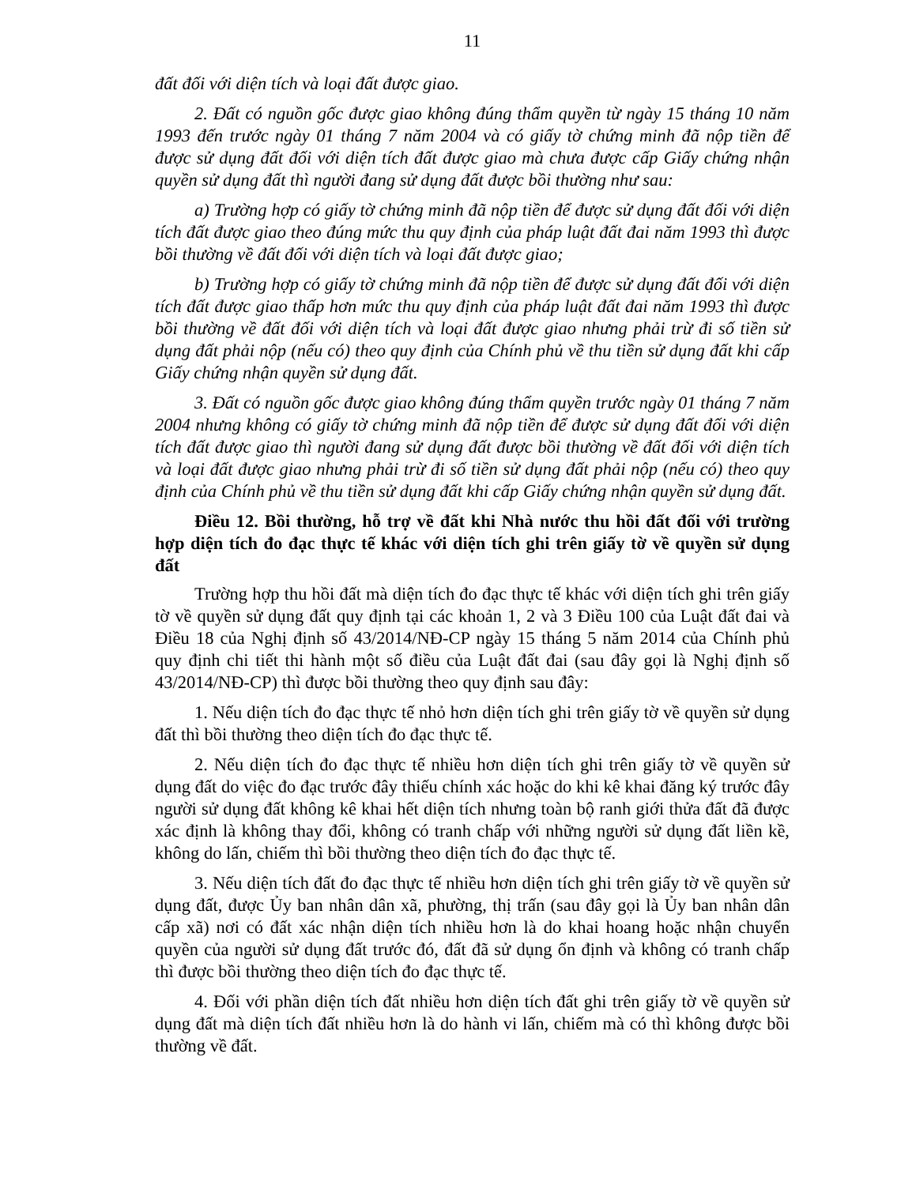11
đất đối với diện tích và loại đất được giao.
2. Đất có nguồn gốc được giao không đúng thẩm quyền từ ngày 15 tháng 10 năm 1993 đến trước ngày 01 tháng 7 năm 2004 và có giấy tờ chứng minh đã nộp tiền để được sử dụng đất đối với diện tích đất được giao mà chưa được cấp Giấy chứng nhận quyền sử dụng đất thì người đang sử dụng đất được bồi thường như sau:
a) Trường hợp có giấy tờ chứng minh đã nộp tiền để được sử dụng đất đối với diện tích đất được giao theo đúng mức thu quy định của pháp luật đất đai năm 1993 thì được bồi thường về đất đối với diện tích và loại đất được giao;
b) Trường hợp có giấy tờ chứng minh đã nộp tiền để được sử dụng đất đối với diện tích đất được giao thấp hơn mức thu quy định của pháp luật đất đai năm 1993 thì được bồi thường về đất đối với diện tích và loại đất được giao nhưng phải trừ đi số tiền sử dụng đất phải nộp (nếu có) theo quy định của Chính phủ về thu tiền sử dụng đất khi cấp Giấy chứng nhận quyền sử dụng đất.
3. Đất có nguồn gốc được giao không đúng thẩm quyền trước ngày 01 tháng 7 năm 2004 nhưng không có giấy tờ chứng minh đã nộp tiền để được sử dụng đất đối với diện tích đất được giao thì người đang sử dụng đất được bồi thường về đất đối với diện tích và loại đất được giao nhưng phải trừ đi số tiền sử dụng đất phải nộp (nếu có) theo quy định của Chính phủ về thu tiền sử dụng đất khi cấp Giấy chứng nhận quyền sử dụng đất.
Điều 12. Bồi thường, hỗ trợ về đất khi Nhà nước thu hồi đất đối với trường hợp diện tích đo đạc thực tế khác với diện tích ghi trên giấy tờ về quyền sử dụng đất
Trường hợp thu hồi đất mà diện tích đo đạc thực tế khác với diện tích ghi trên giấy tờ về quyền sử dụng đất quy định tại các khoản 1, 2 và 3 Điều 100 của Luật đất đai và Điều 18 của Nghị định số 43/2014/NĐ-CP ngày 15 tháng 5 năm 2014 của Chính phủ quy định chi tiết thi hành một số điều của Luật đất đai (sau đây gọi là Nghị định số 43/2014/NĐ-CP) thì được bồi thường theo quy định sau đây:
1. Nếu diện tích đo đạc thực tế nhỏ hơn diện tích ghi trên giấy tờ về quyền sử dụng đất thì bồi thường theo diện tích đo đạc thực tế.
2. Nếu diện tích đo đạc thực tế nhiều hơn diện tích ghi trên giấy tờ về quyền sử dụng đất do việc đo đạc trước đây thiếu chính xác hoặc do khi kê khai đăng ký trước đây người sử dụng đất không kê khai hết diện tích nhưng toàn bộ ranh giới thửa đất đã được xác định là không thay đổi, không có tranh chấp với những người sử dụng đất liền kề, không do lấn, chiếm thì bồi thường theo diện tích đo đạc thực tế.
3. Nếu diện tích đất đo đạc thực tế nhiều hơn diện tích ghi trên giấy tờ về quyền sử dụng đất, được Ủy ban nhân dân xã, phường, thị trấn (sau đây gọi là Ủy ban nhân dân cấp xã) nơi có đất xác nhận diện tích nhiều hơn là do khai hoang hoặc nhận chuyển quyền của người sử dụng đất trước đó, đất đã sử dụng ổn định và không có tranh chấp thì được bồi thường theo diện tích đo đạc thực tế.
4. Đối với phần diện tích đất nhiều hơn diện tích đất ghi trên giấy tờ về quyền sử dụng đất mà diện tích đất nhiều hơn là do hành vi lấn, chiếm mà có thì không được bồi thường về đất.